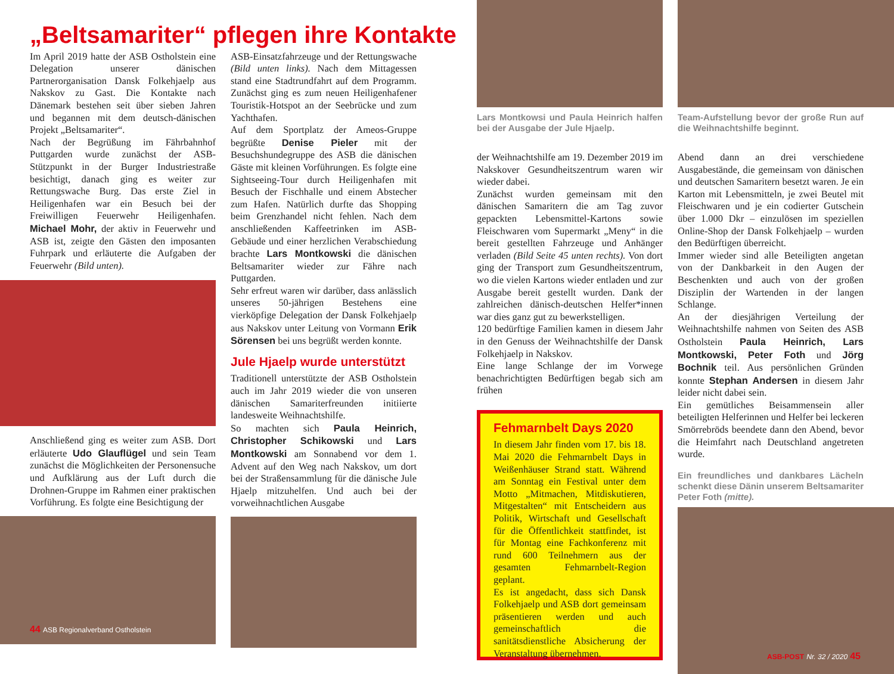„Beltsamariter“ pflegen ihre Kontakte
Im April 2019 hatte der ASB Ostholstein eine Delegation unserer dänischen Partnerorganisation Dansk Folkehjaelp aus Nakskov zu Gast. Die Kontakte nach Dänemark bestehen seit über sieben Jahren und begannen mit dem deutsch-dänischen Projekt „Beltsamariter“.
Nach der Begrüßung im Fährbahnhof Puttgarden wurde zunächst der ASB-Stützpunkt in der Burger Industriestraße besichtigt, danach ging es weiter zur Rettungswache Burg. Das erste Ziel in Heiligenhafen war ein Besuch bei der Freiwilligen Feuerwehr Heiligenhafen. Michael Mohr, der aktiv in Feuerwehr und ASB ist, zeigte den Gästen den imposanten Fuhrpark und erläuterte die Aufgaben der Feuerwehr (Bild unten).
Anschließend ging es weiter zum ASB. Dort erläuterte Udo Glauflügel und sein Team zunächst die Möglichkeiten der Personensuche und Aufklärung aus der Luft durch die Drohnen-Gruppe im Rahmen einer praktischen Vorführung. Es folgte eine Besichtigung der
44 ASB Regionalverband Ostholstein
ASB-Einsatzfahrzeuge und der Rettungswache (Bild unten links). Nach dem Mittagessen stand eine Stadtrundfahrt auf dem Programm. Zunächst ging es zum neuen Heiligenhafener Touristik-Hotspot an der Seebrücke und zum Yachthafen.
Auf dem Sportplatz der Ameos-Gruppe begrüßte Denise Pieler mit der Besuchshundegruppe des ASB die dänischen Gäste mit kleinen Vorführungen. Es folgte eine Sightseeing-Tour durch Heiligenhafen mit Besuch der Fischhalle und einem Abstecher zum Hafen. Natürlich durfte das Shopping beim Grenzhandel nicht fehlen. Nach dem anschließenden Kaffeetrinken im ASB-Gebäude und einer herzlichen Verabschiedung brachte Lars Montkowski die dänischen Beltsamariter wieder zur Fähre nach Puttgarden.
Sehr erfreut waren wir darüber, dass anlässlich unseres 50-jährigen Bestehens eine vierköpfige Delegation der Dansk Folkehjaelp aus Nakskov unter Leitung von Vormann Erik Sörensen bei uns begrüßt werden konnte.
Jule Hjaelp wurde unterstützt
Traditionell unterstützte der ASB Ostholstein auch im Jahr 2019 wieder die von unseren dänischen Samariterfreunden initiierte landesweite Weihnachtshilfe.
So machten sich Paula Heinrich, Christopher Schikowski und Lars Montkowski am Sonnabend vor dem 1. Advent auf den Weg nach Nakskov, um dort bei der Straßensammlung für die dänische Jule Hjaelp mitzuhelfen. Und auch bei der vorweihnachtlichen Ausgabe
Lars Montkowsi und Paula Heinrich halfen bei der Ausgabe der Jule Hjaelp.
der Weihnachtshilfe am 19. Dezember 2019 im Nakskover Gesundheitszentrum waren wir wieder dabei.
Zunächst wurden gemeinsam mit den dänischen Samaritern die am Tag zuvor gepackten Lebensmittel-Kartons sowie Fleischwaren vom Supermarkt „Meny“ in die bereit gestellten Fahrzeuge und Anhänger verladen (Bild Seite 45 unten rechts). Von dort ging der Transport zum Gesundheitszentrum, wo die vielen Kartons wieder entladen und zur Ausgabe bereit gestellt wurden. Dank der zahlreichen dänisch-deutschen Helfer*innen war dies ganz gut zu bewerkstelligen.
120 bedürftige Familien kamen in diesem Jahr in den Genuss der Weihnachtshilfe der Dansk Folkehjaelp in Nakskov.
Eine lange Schlange der im Vorwege benachrichtigten Bedürftigen begab sich am frühen
Fehmarnbelt Days 2020
In diesem Jahr finden vom 17. bis 18. Mai 2020 die Fehmarnbelt Days in Weißenhäuser Strand statt. Während am Sonntag ein Festival unter dem Motto „Mitmachen, Mitdiskutieren, Mitgestalten“ mit Entscheidern aus Politik, Wirtschaft und Gesellschaft für die Öffentlichkeit stattfindet, ist für Montag eine Fachkonferenz mit rund 600 Teilnehmern aus der gesamten Fehmarnbelt-Region geplant.
Es ist angedacht, dass sich Dansk Folkehjaelp und ASB dort gemeinsam präsentieren werden und auch gemeinschaftlich die sanitätsdienstliche Absicherung der Veranstaltung übernehmen.
Team-Aufstellung bevor der große Run auf die Weihnachtshilfe beginnt.
Abend dann an drei verschiedene Ausgabestände, die gemeinsam von dänischen und deutschen Samaritern besetzt waren. Je ein Karton mit Lebensmitteln, je zwei Beutel mit Fleischwaren und je ein codierter Gutschein über 1.000 Dkr – einzulösen im speziellen Online-Shop der Dansk Folkehjaelp – wurden den Bedürftigen überreicht.
Immer wieder sind alle Beteiligten angetan von der Dankbarkeit in den Augen der Beschenkten und auch von der großen Disziplin der Wartenden in der langen Schlange.
An der diesjährigen Verteilung der Weihnachtshilfe nahmen von Seiten des ASB Ostholstein Paula Heinrich, Lars Montkowski, Peter Foth und Jörg Bochnik teil. Aus persönlichen Gründen konnte Stephan Andersen in diesem Jahr leider nicht dabei sein.
Ein gemütliches Beisammensein aller beteiligten Helferinnen und Helfer bei leckeren Smörrebröds beendete dann den Abend, bevor die Heimfahrt nach Deutschland angetreten wurde.
Ein freundliches und dankbares Lächeln schenkt diese Dänin unserem Beltsamariter Peter Foth (mitte).
ASB-POST Nr. 32 / 2020 45